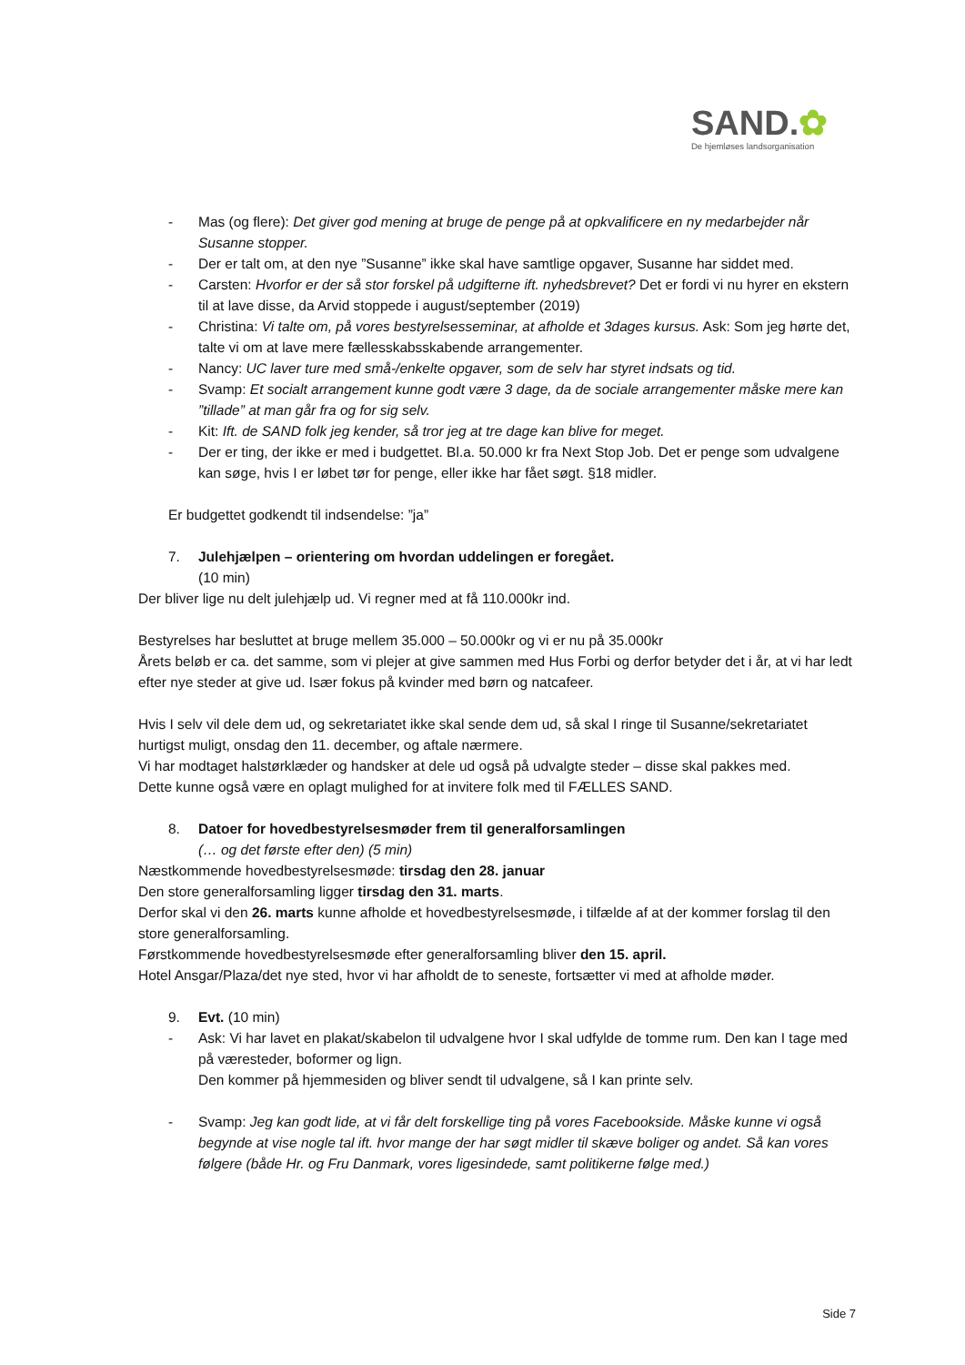SAND.✿
De hjemløses landsorganisation
- Mas (og flere): Det giver god mening at bruge de penge på at opkvalificere en ny medarbejder når Susanne stopper.
- Der er talt om, at den nye ”Susanne” ikke skal have samtlige opgaver, Susanne har siddet med.
- Carsten: Hvorfor er der så stor forskel på udgifterne ift. nyhedsbrevet? Det er fordi vi nu hyrer en ekstern til at lave disse, da Arvid stoppede i august/september (2019)
- Christina: Vi talte om, på vores bestyrelsesseminar, at afholde et 3dages kursus. Ask: Som jeg hørte det, talte vi om at lave mere fællesskabsskabende arrangementer.
- Nancy: UC laver ture med små-/enkelte opgaver, som de selv har styret indsats og tid.
- Svamp: Et socialt arrangement kunne godt være 3 dage, da de sociale arrangementer måske mere kan ”tillade” at man går fra og for sig selv.
- Kit: Ift. de SAND folk jeg kender, så tror jeg at tre dage kan blive for meget.
- Der er ting, der ikke er med i budgettet. Bl.a. 50.000 kr fra Next Stop Job. Det er penge som udvalgene kan søge, hvis I er løbet tør for penge, eller ikke har fået søgt. §18 midler.
Er budgettet godkendt til indsendelse: ”ja”
7. Julehjælpen – orientering om hvordan uddelingen er foregået.
(10 min)
Der bliver lige nu delt julehjælp ud. Vi regner med at få 110.000kr ind.
Bestyrelses har besluttet at bruge mellem 35.000 – 50.000kr og vi er nu på 35.000kr
Årets beløb er ca. det samme, som vi plejer at give sammen med Hus Forbi og derfor betyder det i år, at vi har ledt efter nye steder at give ud. Især fokus på kvinder med børn og natcafeer.
Hvis I selv vil dele dem ud, og sekretariatet ikke skal sende dem ud, så skal I ringe til Susanne/sekretariatet hurtigst muligt, onsdag den 11. december, og aftale nærmere.
Vi har modtaget halstørklæder og handsker at dele ud også på udvalgte steder – disse skal pakkes med.
Dette kunne også være en oplagt mulighed for at invitere folk med til FÆLLES SAND.
8. Datoer for hovedbestyrelsesmøder frem til generalforsamlingen
(… og det første efter den) (5 min)
Næstkommende hovedbestyrelsesmøde: tirsdag den 28. januar
Den store generalforsamling ligger tirsdag den 31. marts.
Derfor skal vi den 26. marts kunne afholde et hovedbestyrelsesmøde, i tilfælde af at der kommer forslag til den store generalforsamling.
Førstkommende hovedbestyrelsesmøde efter generalforsamling bliver den 15. april.
Hotel Ansgar/Plaza/det nye sted, hvor vi har afholdt de to seneste, fortsætter vi med at afholde møder.
9. Evt. (10 min)
- Ask: Vi har lavet en plakat/skabelon til udvalgene hvor I skal udfylde de tomme rum. Den kan I tage med på væresteder, boformer og lign.
Den kommer på hjemmesiden og bliver sendt til udvalgene, så I kan printe selv.
- Svamp: Jeg kan godt lide, at vi får delt forskellige ting på vores Facebookside. Måske kunne vi også begynde at vise nogle tal ift. hvor mange der har søgt midler til skæve boliger og andet. Så kan vores følgere (både Hr. og Fru Danmark, vores ligesindede, samt politikerne følge med.)
Side 7